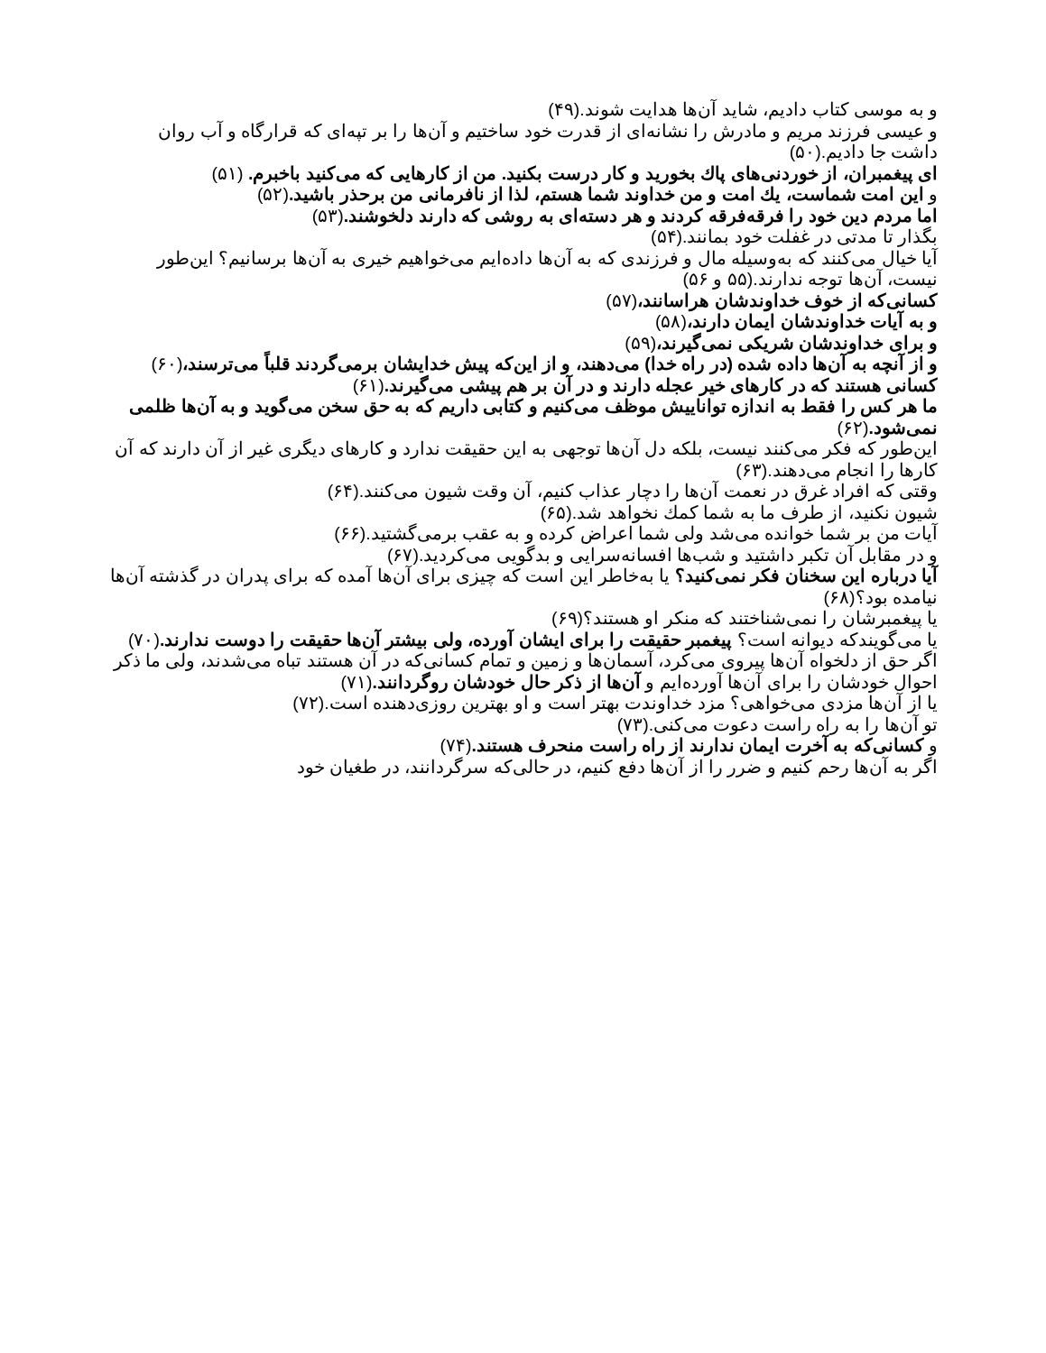و به موسی کتاب دادیم، شاید آن‌ها هدایت شوند.(۴۹)
و عیسی فرزند مریم و مادرش را نشانه‌ای از قدرت خود ساختیم و آن‌ها را بر تپه‌ای که قرارگاه و آب روان داشت جا دادیم.(۵۰)
ای پیغمبران، از خوردنی‌های پاك بخورید و كار درست بكنید. من از كارهایی كه می‌كنید باخبرم. (۵۱)
و این امت شماست، یك امت و من خداوند شما هستم، لذا از نافرمانی من برحذر باشید.(۵۲)
اما مردم دین خود را فرقه‌فرقه کردند و هر دسته‌ای به روشی که دارند دلخوشند.(۵۳)
بگذار تا مدتی در غفلت خود بمانند.(۵۴)
آیا خیال می‌کنند که به‌وسیله مال و فرزندی که به آن‌ها داده‌ایم می‌خواهیم خیری به آن‌ها برسانیم؟ این‌طور نیست، آن‌ها توجه ندارند.(۵۵ و ۵۶)
کسانی‌که از خوف خداوندشان هراسانند،(۵۷)
و به آیات خداوندشان ایمان دارند،(۵۸)
و برای خداوندشان شریکی نمی‌گیرند،(۵۹)
و از آنچه به آن‌ها داده شده (در راه خدا) می‌دهند، و از این‌که پیش خدایشان برمی‌گردند قلباً می‌ترسند،(۶۰)
کسانی هستند که در کارهای خیر عجله دارند و در آن بر هم پیشی می‌گیرند.(۶۱)
ما هر کس را فقط به اندازه تواناییش موظف می‌کنیم و کتابی داریم که به حق سخن می‌گوید و به آن‌ها ظلمی نمی‌شود.(۶۲)
این‌طور که فکر می‌کنند نیست، بلکه دل آن‌ها توجهی به این حقیقت ندارد و کارهای دیگری غیر از آن دارند که آن کارها را انجام می‌دهند.(۶۳)
وقتی که افراد غرق در نعمت آن‌ها را دچار عذاب کنیم، آن وقت شیون می‌کنند.(۶۴)
شیون نکنید، از طرف ما به شما کمك نخواهد شد.(۶۵)
آیات من بر شما خوانده می‌شد ولی شما اعراض کرده و به عقب برمی‌گشتید.(۶۶)
و در مقابل آن تکبر داشتید و شب‌ها افسانه‌سرایی و بدگویی می‌کردید.(۶۷)
آیا درباره این سخنان فکر نمی‌کنید؟ یا به‌خاطر این است که چیزی برای آن‌ها آمده که برای پدران در گذشته آن‌ها نیامده بود؟(۶۸)
یا پیغمبرشان را نمی‌شناختند که منکر او هستند؟(۶۹)
یا می‌گویندکه دیوانه است؟ پیغمبر حقیقت را برای ایشان آورده، ولی بیشتر آن‌ها حقیقت را دوست ندارند.(۷۰)
اگر حق از دلخواه آن‌ها پیروی می‌کرد، آسمان‌ها و زمین و تمام کسانی‌که در آن هستند تباه می‌شدند، ولی ما ذکر احوال خودشان را برای آن‌ها آورده‌ایم و آن‌ها از ذکر حال خودشان روگردانند.(۷۱)
یا از آن‌ها مزدی می‌خواهی؟ مزد خداوندت بهتر است و او بهترین روزی‌دهنده است.(۷۲)
تو آن‌ها را به راه راست دعوت می‌کنی.(۷۳)
و کسانی‌که به آخرت ایمان ندارند از راه راست منحرف هستند.(۷۴)
اگر به آن‌ها رحم کنیم و ضرر را از آن‌ها دفع کنیم، در حالی‌که سرگردانند، در طغیان خود